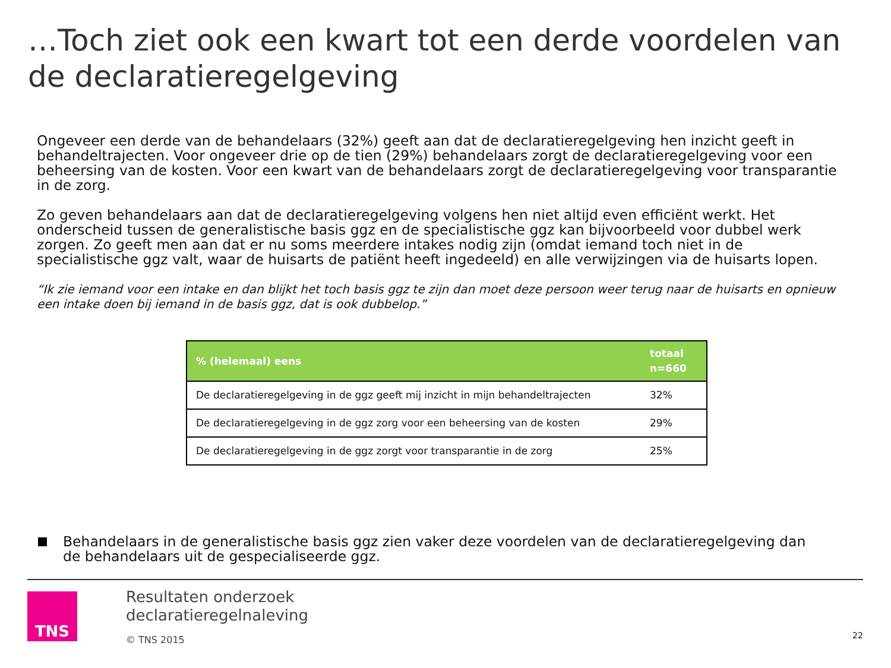…Toch ziet ook een kwart tot een derde voordelen van de declaratieregelgeving
Ongeveer een derde van de behandelaars (32%) geeft aan dat de declaratieregelgeving hen inzicht geeft in behandeltrajecten. Voor ongeveer drie op de tien (29%) behandelaars zorgt de declaratieregelgeving voor een beheersing van de kosten. Voor een kwart van de behandelaars zorgt de declaratieregelgeving voor transparantie in de zorg.
Zo geven behandelaars aan dat de declaratieregelgeving volgens hen niet altijd even efficiënt werkt. Het onderscheid tussen de generalistische basis ggz en de specialistische ggz kan bijvoorbeeld voor dubbel werk zorgen. Zo geeft men aan dat er nu soms meerdere intakes nodig zijn (omdat iemand toch niet in de specialistische ggz valt, waar de huisarts de patiënt heeft ingedeeld) en alle verwijzingen via de huisarts lopen.
“Ik zie iemand voor een intake en dan blijkt het toch basis ggz te zijn dan moet deze persoon weer terug naar de huisarts en opnieuw een intake doen bij iemand in de basis ggz, dat is ook dubbelop.”
| % (helemaal) eens | totaal n=660 |
| --- | --- |
| De declaratieregelgeving in de ggz geeft mij inzicht in mijn behandeltrajecten | 32% |
| De declaratieregelgeving in de ggz zorg voor een beheersing van de kosten | 29% |
| De declaratieregelgeving in de ggz zorgt voor transparantie in de zorg | 25% |
Behandelaars in de generalistische basis ggz zien vaker deze voordelen van de declaratieregelgeving dan de behandelaars uit de gespecialiseerde ggz.
TNS
Resultaten onderzoek
declaratieregelnaleving
© TNS 2015
22